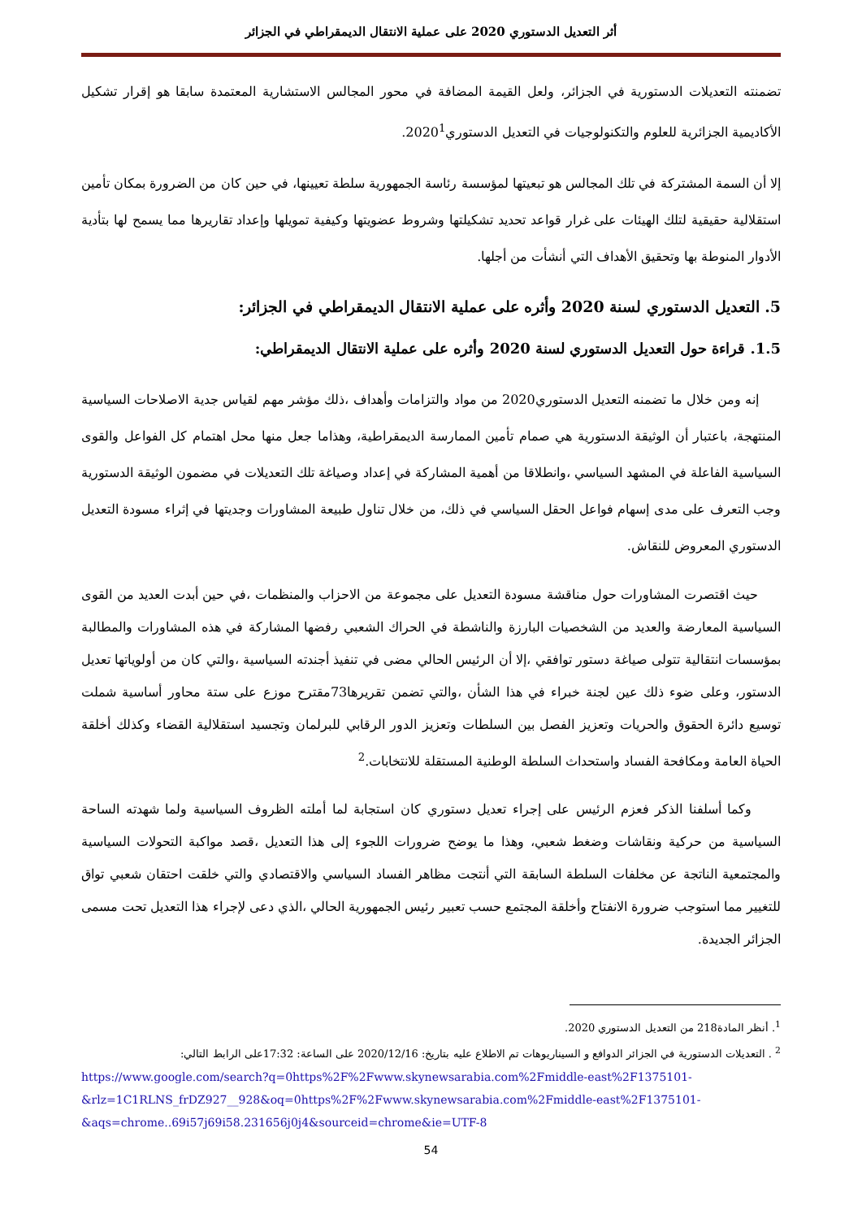أثر التعديل الدستوري 2020 على عملية الانتقال الديمقراطي في الجزائر
تضمنته التعديلات الدستورية في الجزائر، ولعل القيمة المضافة في محور المجالس الاستشارية المعتمدة سابقا هو إقرار تشكيل الأكاديمية الجزائرية للعلوم والتكنولوجيات في التعديل الدستوري2020<sup>1</sup>.
إلا أن السمة المشتركة في تلك المجالس هو تبعيتها لمؤسسة رئاسة الجمهورية سلطة تعيينها، في حين كان من الضرورة بمكان تأمين استقلالية حقيقية لتلك الهيئات على غرار قواعد تحديد تشكيلتها وشروط عضويتها وكيفية تمويلها وإعداد تقاريرها مما يسمح لها بتأدية الأدوار المنوطة بها وتحقيق الأهداف التي أنشأت من أجلها.
5. التعديل الدستوري لسنة 2020 وأثره على عملية الانتقال الديمقراطي في الجزائر:
1.5. قراءة حول التعديل الدستوري لسنة 2020 وأثره على عملية الانتقال الديمقراطي:
إنه ومن خلال ما تضمنه التعديل الدستوري2020 من مواد والتزامات وأهداف ،ذلك مؤشر مهم لقياس جدية الاصلاحات السياسية المنتهجة، باعتبار أن الوثيقة الدستورية هي صمام تأمين الممارسة الديمقراطية، وهذاما جعل منها محل اهتمام كل الفواعل والقوى السياسية الفاعلة في المشهد السياسي ،وانطلاقا من أهمية المشاركة في إعداد وصياغة تلك التعديلات في مضمون الوثيقة الدستورية وجب التعرف على مدى إسهام فواعل الحقل السياسي في ذلك، من خلال تناول طبيعة المشاورات وجديتها في إثراء مسودة التعديل الدستوري المعروض للنقاش.
حيث اقتصرت المشاورات حول مناقشة مسودة التعديل على مجموعة من الاحزاب والمنظمات ،في حين أبدت العديد من القوى السياسية المعارضة والعديد من الشخصيات البارزة والناشطة في الحراك الشعبي رفضها المشاركة في هذه المشاورات والمطالبة بمؤسسات انتقالية تتولى صياغة دستور توافقي ،إلا أن الرئيس الحالي مضى في تنفيذ أجندته السياسية ،والتي كان من أولوياتها تعديل الدستور، وعلى ضوء ذلك عين لجنة خبراء في هذا الشأن ،والتي تضمن تقريرها73مقترح موزع على ستة محاور أساسية شملت توسيع دائرة الحقوق والحريات وتعزيز الفصل بين السلطات وتعزيز الدور الرقابي للبرلمان وتجسيد استقلالية القضاء وكذلك أخلقة الحياة العامة ومكافحة الفساد واستحداث السلطة الوطنية المستقلة للانتخابات.<sup>2</sup>
وكما أسلفنا الذكر فعزم الرئيس على إجراء تعديل دستوري كان استجابة لما أملته الظروف السياسية ولما شهدته الساحة السياسية من حركية ونقاشات وضغط شعبي، وهذا ما يوضح ضرورات اللجوء إلى هذا التعديل ،قصد مواكبة التحولات السياسية والمجتمعية الناتجة عن مخلفات السلطة السابقة التي أنتجت مظاهر الفساد السياسي والاقتصادي والتي خلقت احتقان شعبي تواق للتغيير مما استوجب ضرورة الانفتاح وأخلقة المجتمع حسب تعبير رئيس الجمهورية الحالي ،الذي دعى لإجراء هذا التعديل تحت مسمى الجزائر الجديدة.
<sup>1</sup>. أنظر المادة218 من التعديل الدستوري 2020.
<sup>2</sup> . التعديلات الدستورية في الجزائر الدوافع و السيناريوهات تم الاطلاع عليه بتاريخ: 2020/12/16 على الساعة: 17:32على الرابط التالي:
https://www.google.com/search?q=0https%2F%2Fwww.skynewsarabia.com%2Fmiddle-east%2F1375101-&rlz=1C1RLNS_frDZ927__928&oq=0https%2F%2Fwww.skynewsarabia.com%2Fmiddle-east%2F1375101-&aqs=chrome..69i57j69i58.231656j0j4&sourceid=chrome&ie=UTF-8
54